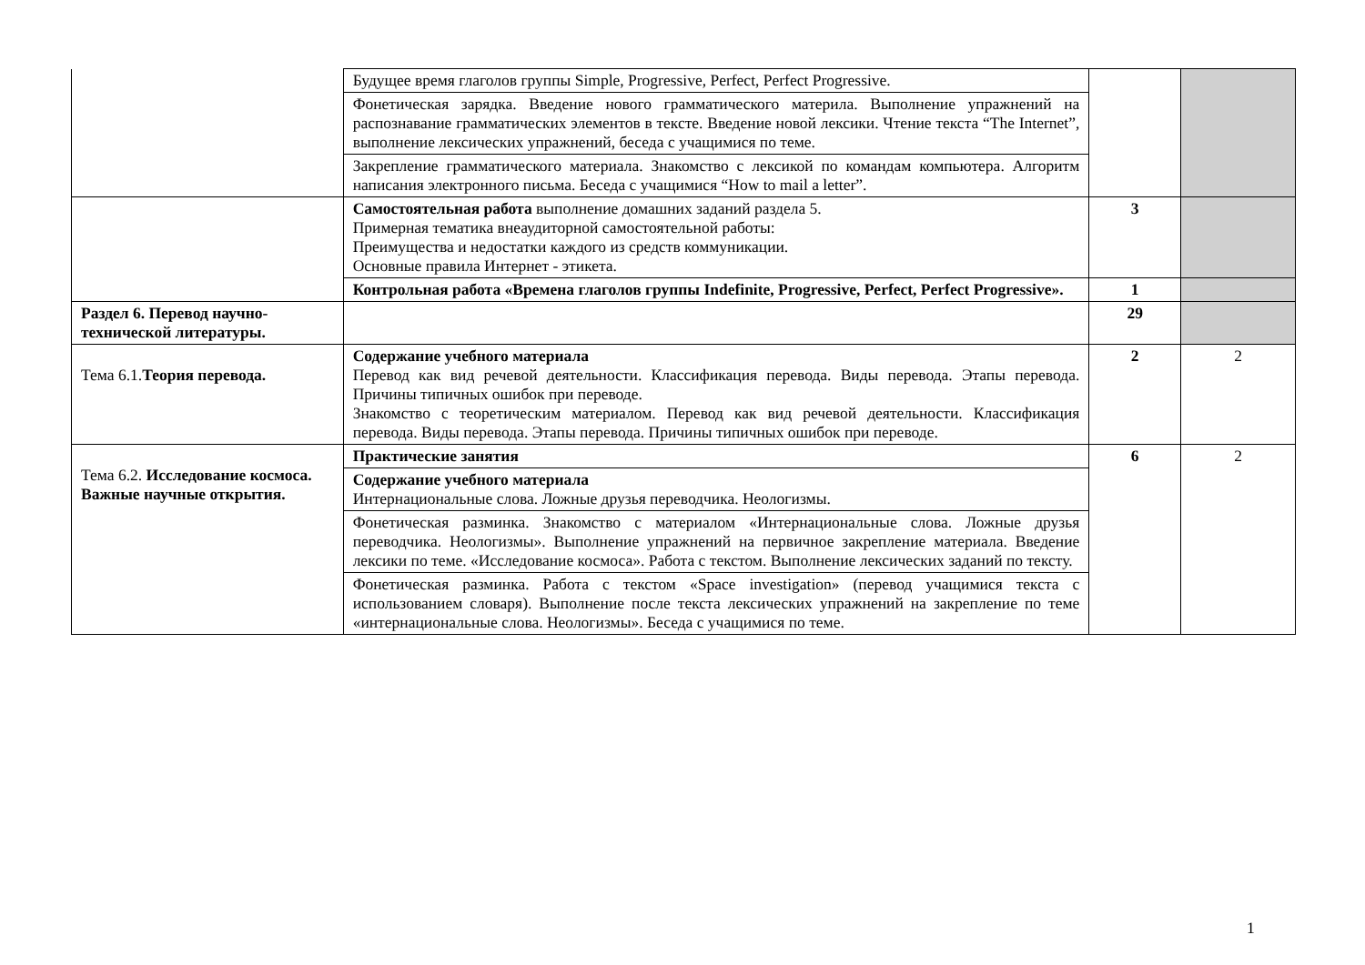| | Будущее время глаголов группы Simple, Progressive, Perfect, Perfect Progressive. | | |
| | Фонетическая зарядка. Введение нового грамматического материла. Выполнение упражнений на распознавание грамматических элементов в тексте. Введение новой лексики. Чтение текста “The Internet”, выполнение лексических упражнений, беседа с учащимися по теме. | | |
| | Закрепление грамматического материала. Знакомство с лексикой по командам компьютера. Алгоритм написания электронного письма. Беседа с учащимися “How to mail a letter”. | | |
| | Самостоятельная работа выполнение домашних заданий раздела 5. Примерная тематика внеаудиторной самостоятельной работы: Преимущества и недостатки каждого из средств коммуникации. Основные правила Интернет - этикета. | 3 | |
| | Контрольная работа «Времена глаголов группы Indefinite, Progressive, Perfect, Perfect Progressive». | 1 | |
| Раздел 6. Перевод научно-технической литературы. | | 29 | |
| Тема 6.1. Теория перевода. | Содержание учебного материала Перевод как вид речевой деятельности. Классификация перевода. Виды перевода. Этапы перевода. Причины типичных ошибок при переводе. Знакомство с теоретическим материалом. Перевод как вид речевой деятельности. Классификация перевода. Виды перевода. Этапы перевода. Причины типичных ошибок при переводе. | 2 | 2 |
| Тема 6.2. Исследование космоса. Важные научные открытия. | Практические занятия | 6 | 2 |
| | Содержание учебного материала Интернациональные слова. Ложные друзья переводчика. Неологизмы. | | |
| | Фонетическая разминка. Знакомство с материалом «Интернациональные слова. Ложные друзья переводчика. Неологизмы». Выполнение упражнений на первичное закрепление материала. Введение лексики по теме. «Исследование космоса». Работа с текстом. Выполнение лексических заданий по тексту. | | |
| | Фонетическая разминка. Работа с текстом «Space investigation» (перевод учащимися текста с использованием словаря). Выполнение после текста лексических упражнений на закрепление по теме «интернациональные слова. Неологизмы». Беседа с учащимися по теме. | | |
1